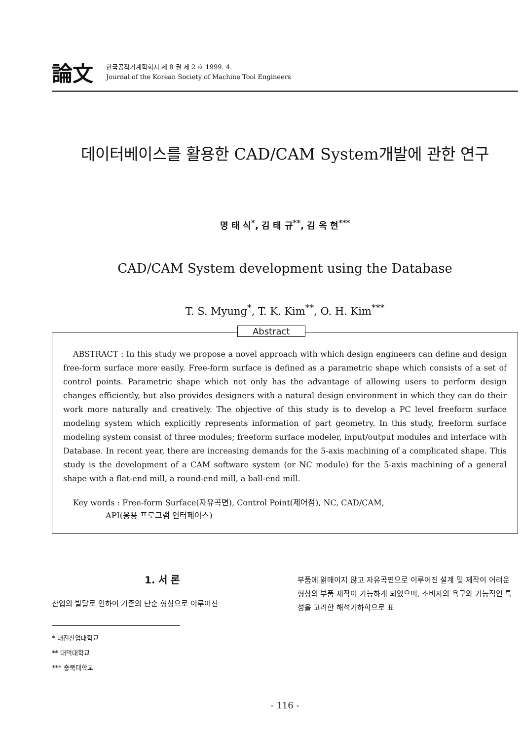論文
한국공작기계학회지 제 8 권 제 2 호 1999. 4.
Journal of the Korean Society of Machine Tool Engineers
데이터베이스를 활용한 CAD/CAM System개발에 관한 연구
명 태 식<sup>*</sup>, 김 태 규<sup>**</sup>, 김 옥 현<sup>***</sup>
CAD/CAM System development using the Database
T. S. Myung<sup>*</sup>, T. K. Kim<sup>**</sup>, O. H. Kim<sup>***</sup>
Abstract
ABSTRACT : In this study we propose a novel approach with which design engineers can define and design free-form surface more easily. Free-form surface is defined as a parametric shape which consists of a set of control points. Parametric shape which not only has the advantage of allowing users to perform design changes efficiently, but also provides designers with a natural design environment in which they can do their work more naturally and creatively. The objective of this study is to develop a PC level freeform surface modeling system which explicitly represents information of part geometry. In this study, freeform surface modeling system consist of three modules; freeform surface modeler, input/output modules and interface with Database. In recent year, there are increasing demands for the 5-axis machining of a complicated shape. This study is the development of a CAM software system (or NC module) for the 5-axis machining of a general shape with a flat-end mill, a round-end mill, a ball-end mill.
Key words : Free-form Surface(자유곡면), Control Point(제어점), NC, CAD/CAM,
API(응용 프로그램 인터페이스)
1. 서 론
산업의 발달로 인하여 기존의 단순 형상으로 이루어진
* 대전산업대학교
** 대덕대학교
*** 충북대학교
부품에 얽매이지 않고 자유곡면으로 이루어진 설계 및 제작이 어려운 형상의 부품 제작이 가능하게 되었으며, 소비자의 욕구와 기능적인 특성을 고려한 해석기하학으로 표
- 116 -